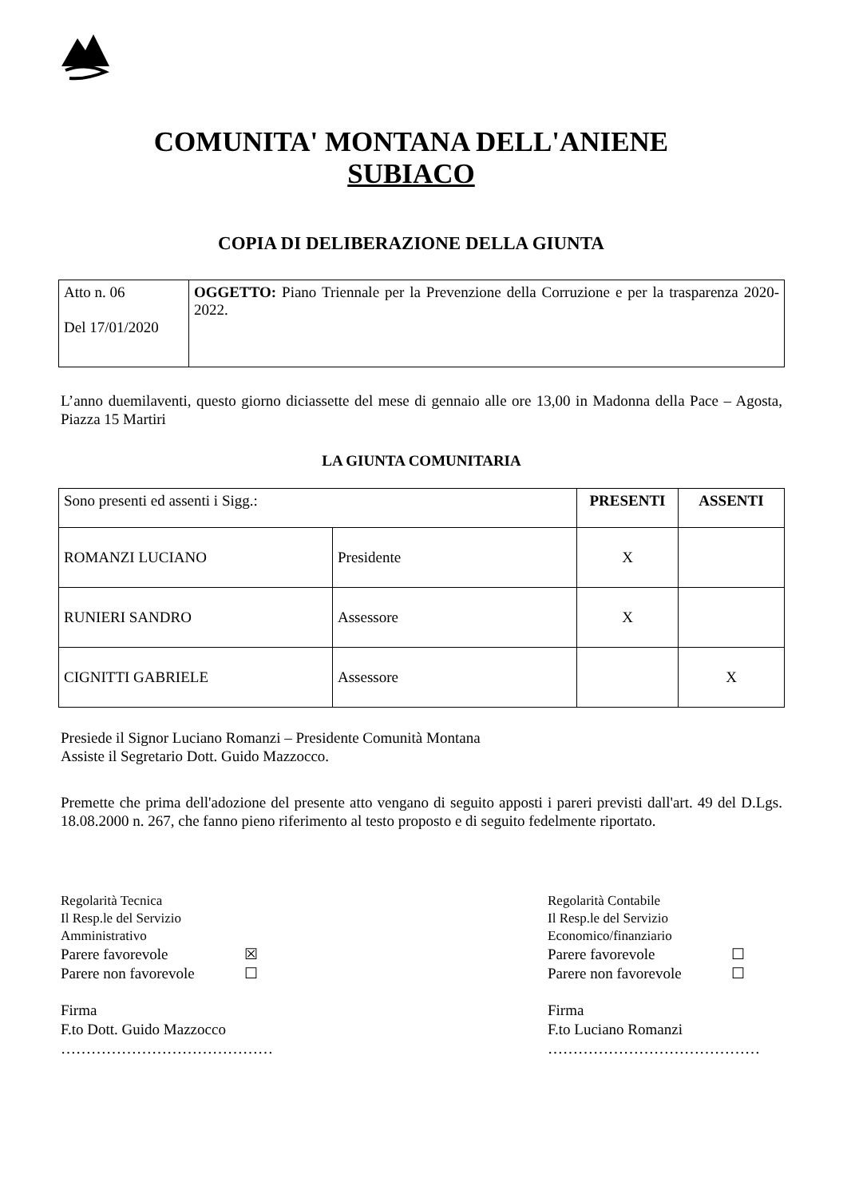COMUNITA' MONTANA DELL'ANIENE
SUBIACO
COPIA DI DELIBERAZIONE DELLA GIUNTA
| Atto n. 06 Del 17/01/2020 | OGGETTO: Piano Triennale per la Prevenzione della Corruzione e per la trasparenza 2020-2022. |
L’anno duemilaventi, questo giorno diciassette del mese di gennaio alle ore 13,00 in Madonna della Pace – Agosta, Piazza 15 Martiri
LA GIUNTA COMUNITARIA
| Sono presenti ed assenti i Sigg.: | | PRESENTI | ASSENTI |
| ROMANZI LUCIANO | Presidente | X | |
| RUNIERI SANDRO | Assessore | X | |
| CIGNITTI GABRIELE | Assessore | | X |
Presiede il Signor Luciano Romanzi – Presidente Comunità Montana
Assiste il Segretario Dott. Guido Mazzocco.
Premette che prima dell'adozione del presente atto vengano di seguito apposti i pareri previsti dall'art. 49 del D.Lgs. 18.08.2000 n. 267, che fanno pieno riferimento al testo proposto e di seguito fedelmente riportato.
Regolarità Tecnica
Il Resp.le del Servizio
Amministrativo
Parere favorevole ☒
Parere non favorevole ☐
Firma
F.to Dott. Guido Mazzocco
……………………………………
Regolarità Contabile
Il Resp.le del Servizio
Economico/finanziario
Parere favorevole ☐
Parere non favorevole ☐
Firma
F.to Luciano Romanzi
……………………………………